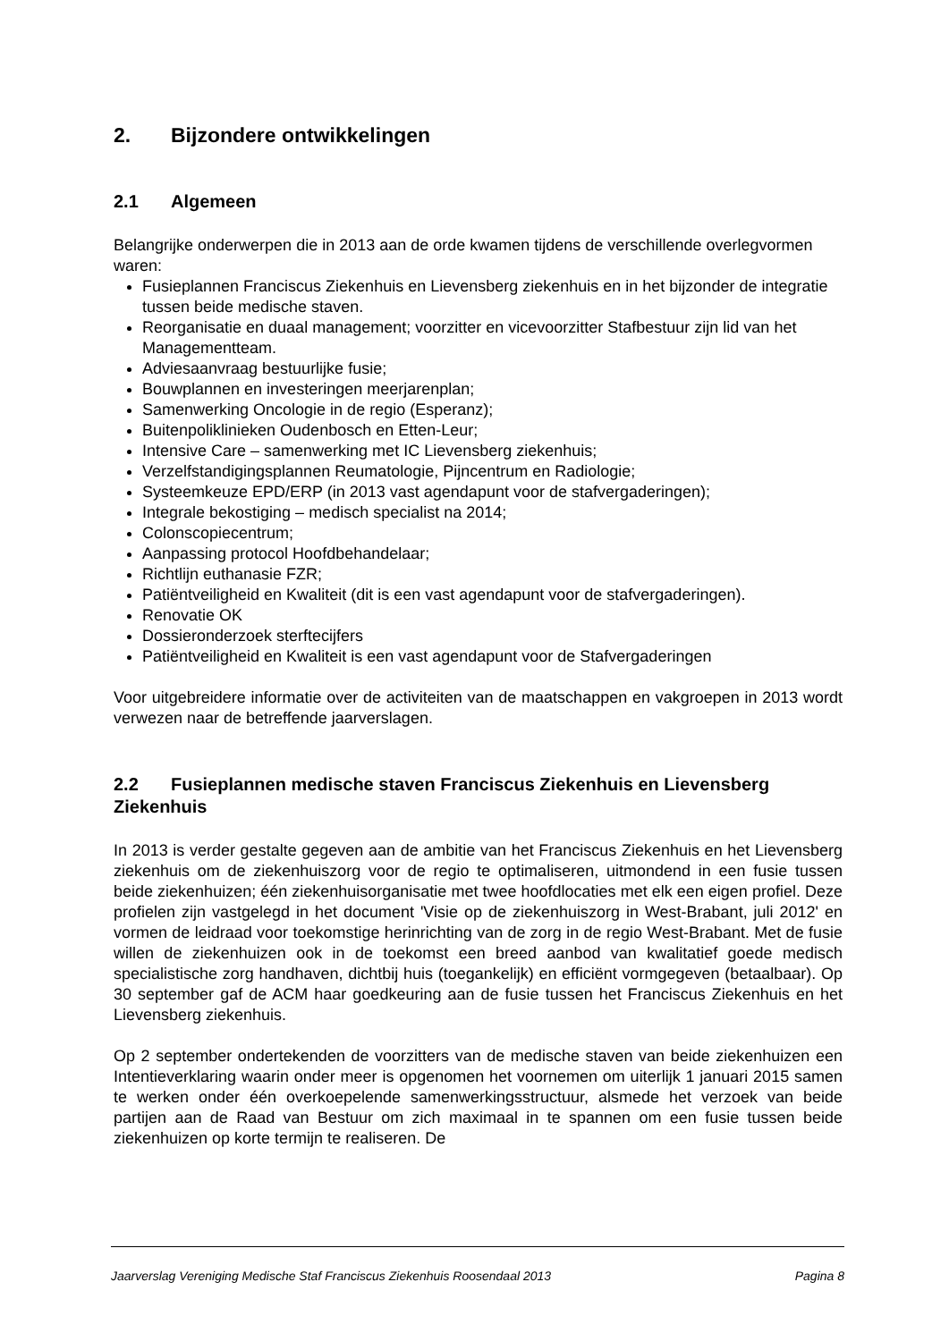2. Bijzondere ontwikkelingen
2.1 Algemeen
Belangrijke onderwerpen die in 2013 aan de orde kwamen tijdens de verschillende overlegvormen waren:
Fusieplannen Franciscus Ziekenhuis en Lievensberg ziekenhuis en in het bijzonder de integratie tussen beide medische staven.
Reorganisatie en duaal management; voorzitter en vicevoorzitter Stafbestuur zijn lid van het Managementteam.
Adviesaanvraag bestuurlijke fusie;
Bouwplannen en investeringen meerjarenplan;
Samenwerking Oncologie in de regio (Esperanz);
Buitenpoliklinieken Oudenbosch en Etten-Leur;
Intensive Care – samenwerking met IC Lievensberg ziekenhuis;
Verzelfstandigingsplannen Reumatologie, Pijncentrum en Radiologie;
Systeemkeuze EPD/ERP (in 2013 vast agendapunt voor de stafvergaderingen);
Integrale bekostiging – medisch specialist na 2014;
Colonscopiecentrum;
Aanpassing protocol Hoofdbehandelaar;
Richtlijn euthanasie FZR;
Patiëntveiligheid en Kwaliteit (dit is een vast agendapunt voor de stafvergaderingen).
Renovatie OK
Dossieronderzoek sterftecijfers
Patiëntveiligheid en Kwaliteit is een vast agendapunt voor de Stafvergaderingen
Voor uitgebreidere informatie over de activiteiten van de maatschappen en vakgroepen in 2013 wordt verwezen naar de betreffende jaarverslagen.
2.2 Fusieplannen medische staven Franciscus Ziekenhuis en Lievensberg Ziekenhuis
In 2013 is verder gestalte gegeven aan de ambitie van het Franciscus Ziekenhuis en het Lievensberg ziekenhuis om de ziekenhuiszorg voor de regio te optimaliseren, uitmondend in een fusie tussen beide ziekenhuizen; één ziekenhuisorganisatie met twee hoofdlocaties met elk een eigen profiel. Deze profielen zijn vastgelegd in het document 'Visie op de ziekenhuiszorg in West-Brabant, juli 2012' en vormen de leidraad voor toekomstige herinrichting van de zorg in de regio West-Brabant. Met de fusie willen de ziekenhuizen ook in de toekomst een breed aanbod van kwalitatief goede medisch specialistische zorg handhaven, dichtbij huis (toegankelijk) en efficiënt vormgegeven (betaalbaar). Op 30 september gaf de ACM haar goedkeuring aan de fusie tussen het Franciscus Ziekenhuis en het Lievensberg ziekenhuis.
Op 2 september ondertekenden de voorzitters van de medische staven van beide ziekenhuizen een Intentieverklaring waarin onder meer is opgenomen het voornemen om uiterlijk 1 januari 2015 samen te werken onder één overkoepelende samenwerkingsstructuur, alsmede het verzoek van beide partijen aan de Raad van Bestuur om zich maximaal in te spannen om een fusie tussen beide ziekenhuizen op korte termijn te realiseren. De
Jaarverslag Vereniging Medische Staf Franciscus Ziekenhuis Roosendaal 2013 Pagina 8